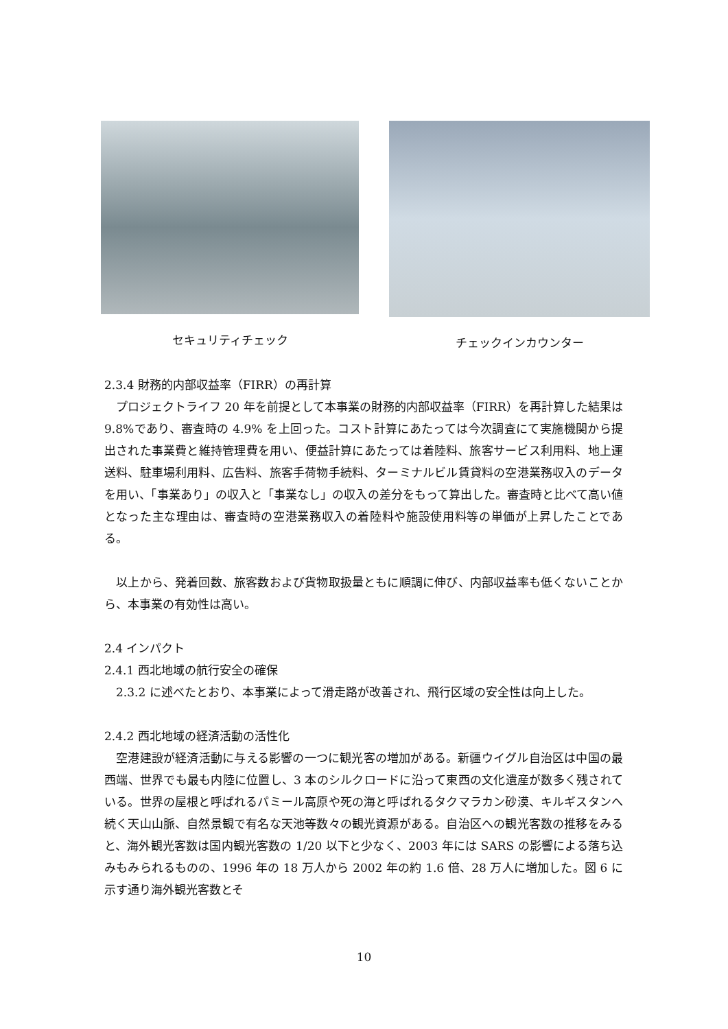セキュリティチェック チェックインカウンター
2.3.4 財務的内部収益率（FIRR）の再計算
　プロジェクトライフ 20 年を前提として本事業の財務的内部収益率（FIRR）を再計算した結果は 9.8%であり、審査時の 4.9% を上回った。コスト計算にあたっては今次調査にて実施機関から提出された事業費と維持管理費を用い、便益計算にあたっては着陸料、旅客サービス利用料、地上運送料、駐車場利用料、広告料、旅客手荷物手続料、ターミナルビル賃貸料の空港業務収入のデータを用い、「事業あり」の収入と「事業なし」の収入の差分をもって算出した。審査時と比べて高い値となった主な理由は、審査時の空港業務収入の着陸料や施設使用料等の単価が上昇したことである。
　以上から、発着回数、旅客数および貨物取扱量ともに順調に伸び、内部収益率も低くないことから、本事業の有効性は高い。
2.4 インパクト
2.4.1 西北地域の航行安全の確保
　2.3.2 に述べたとおり、本事業によって滑走路が改善され、飛行区域の安全性は向上した。
2.4.2 西北地域の経済活動の活性化
　空港建設が経済活動に与える影響の一つに観光客の増加がある。新疆ウイグル自治区は中国の最西端、世界でも最も内陸に位置し、3 本のシルクロードに沿って東西の文化遺産が数多く残されている。世界の屋根と呼ばれるパミール高原や死の海と呼ばれるタクマラカン砂漠、キルギスタンへ続く天山山脈、自然景観で有名な天池等数々の観光資源がある。自治区への観光客数の推移をみると、海外観光客数は国内観光客数の 1/20 以下と少なく、2003 年には SARS の影響による落ち込みもみられるものの、1996 年の 18 万人から 2002 年の約 1.6 倍、28 万人に増加した。図 6 に示す通り海外観光客数とそ
10